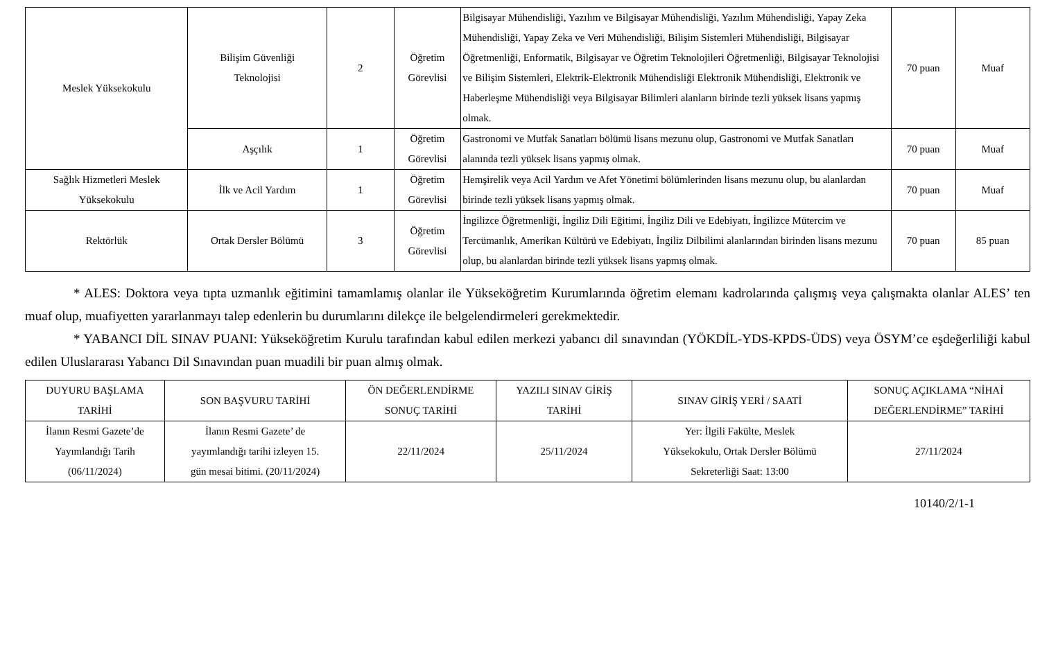| Meslek Yüksekokulu | Bilişim Güvenliği Teknolojisi | 2 | Öğretim Görevlisi | Bilgisayar Mühendisliği, Yazılım ve Bilgisayar Mühendisliği, Yazılım Mühendisliği, Yapay Zeka Mühendisliği, Yapay Zeka ve Veri Mühendisliği, Bilişim Sistemleri Mühendisliği, Bilgisayar Öğretmenliği, Enformatik, Bilgisayar ve Öğretim Teknolojileri Öğretmenliği, Bilgisayar Teknolojisi ve Bilişim Sistemleri, Elektrik-Elektronik Mühendisliği Elektronik Mühendisliği, Elektronik ve Haberleşme Mühendisliği veya Bilgisayar Bilimleri alanların birinde tezli yüksek lisans yapmış olmak. | 70 puan | Muaf |
| | Aşçılık | 1 | Öğretim Görevlisi | Gastronomi ve Mutfak Sanatları bölümü lisans mezunu olup, Gastronomi ve Mutfak Sanatları alanında tezli yüksek lisans yapmış olmak. | 70 puan | Muaf |
| Sağlık Hizmetleri Meslek Yüksekokulu | İlk ve Acil Yardım | 1 | Öğretim Görevlisi | Hemşirelik veya Acil Yardım ve Afet Yönetimi bölümlerinden lisans mezunu olup, bu alanlardan birinde tezli yüksek lisans yapmış olmak. | 70 puan | Muaf |
| Rektörlük | Ortak Dersler Bölümü | 3 | Öğretim Görevlisi | İngilizce Öğretmenliği, İngiliz Dili Eğitimi, İngiliz Dili ve Edebiyatı, İngilizce Mütercim ve Tercümanlık, Amerikan Kültürü ve Edebiyatı, İngiliz Dilbilimi alanlarından birinden lisans mezunu olup, bu alanlardan birinde tezli yüksek lisans yapmış olmak. | 70 puan | 85 puan |
* ALES: Doktora veya tıpta uzmanlık eğitimini tamamlamış olanlar ile Yükseköğretim Kurumlarında öğretim elemanı kadrolarında çalışmış veya çalışmakta olanlar ALES’ ten muaf olup, muafiyetten yararlanmayı talep edenlerin bu durumlarını dilekçe ile belgelendirmeleri gerekmektedir.
* YABANCI DİL SINAV PUANI: Yükseköğretim Kurulu tarafından kabul edilen merkezi yabancı dil sınavından (YÖKDİL-YDS-KPDS-ÜDS) veya ÖSYM’ce eşdeğerliliği kabul edilen Uluslararası Yabancı Dil Sınavından puan muadili bir puan almış olmak.
| DUYURU BAŞLAMA TARİHİ | SON BAŞVURU TARİHİ | ÖN DEĞERLENDİRME SONUÇ TARİHİ | YAZILI SINAV GİRİŞ TARİHİ | SINAV GİRİŞ YERİ / SAATİ | SONUÇ AÇIKLAMA “NİHAİ DEĞERLENDİRME” TARİHİ |
| --- | --- | --- | --- | --- | --- |
| İlanın Resmi Gazete’de Yayımlandığı Tarih (06/11/2024) | İlanın Resmi Gazete’ de yayımlandığı tarihi izleyen 15. gün mesai bitimi. (20/11/2024) | 22/11/2024 | 25/11/2024 | Yer: İlgili Fakülte, Meslek Yüksekokulu, Ortak Dersler Bölümü Sekreterliği Saat: 13:00 | 27/11/2024 |
10140/2/1-1